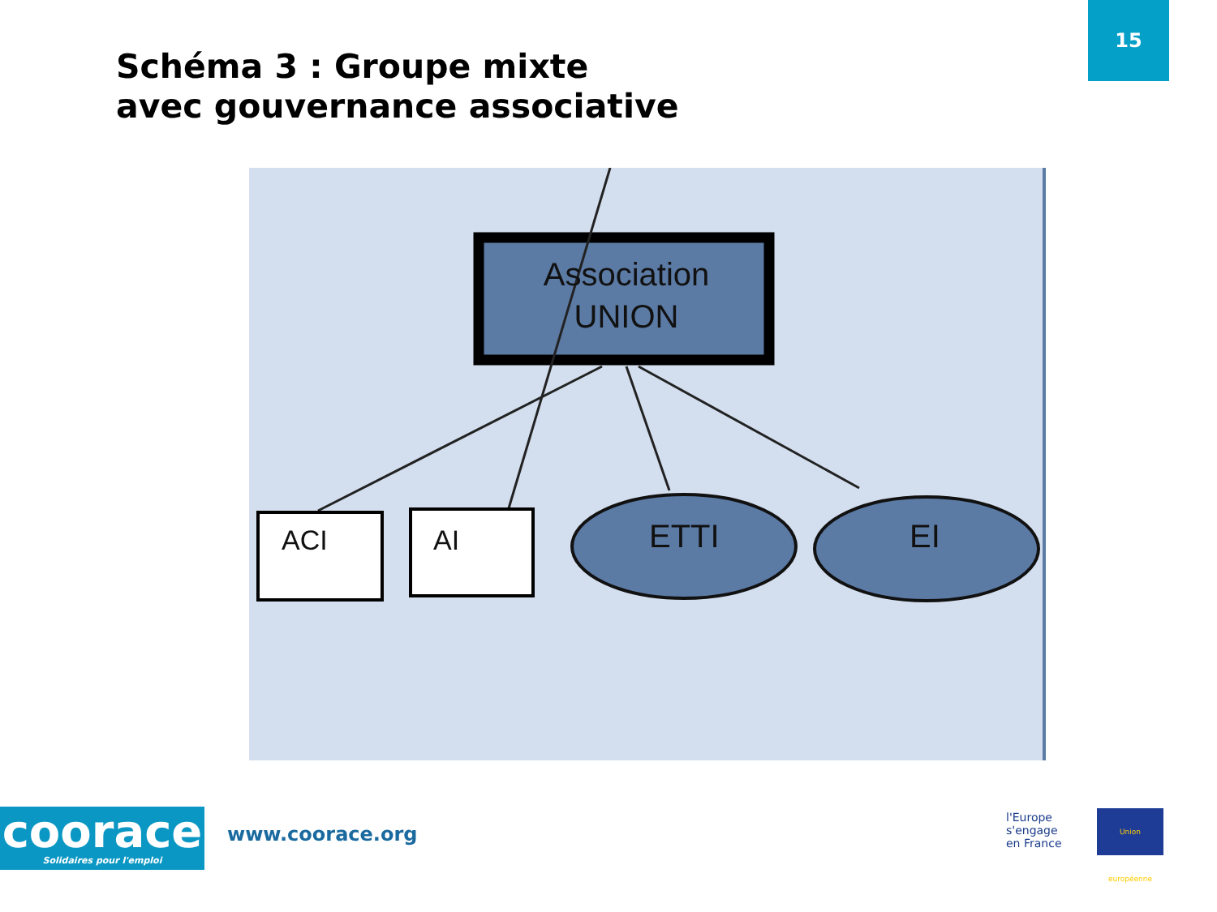15
Schéma 3 : Groupe mixte
avec gouvernance associative
Association
UNION
ACI AI ETTI EI
coorace
Solidaires pour l'emploi
www.coorace.org
l'Europe
s'engage
en France
Union européenne